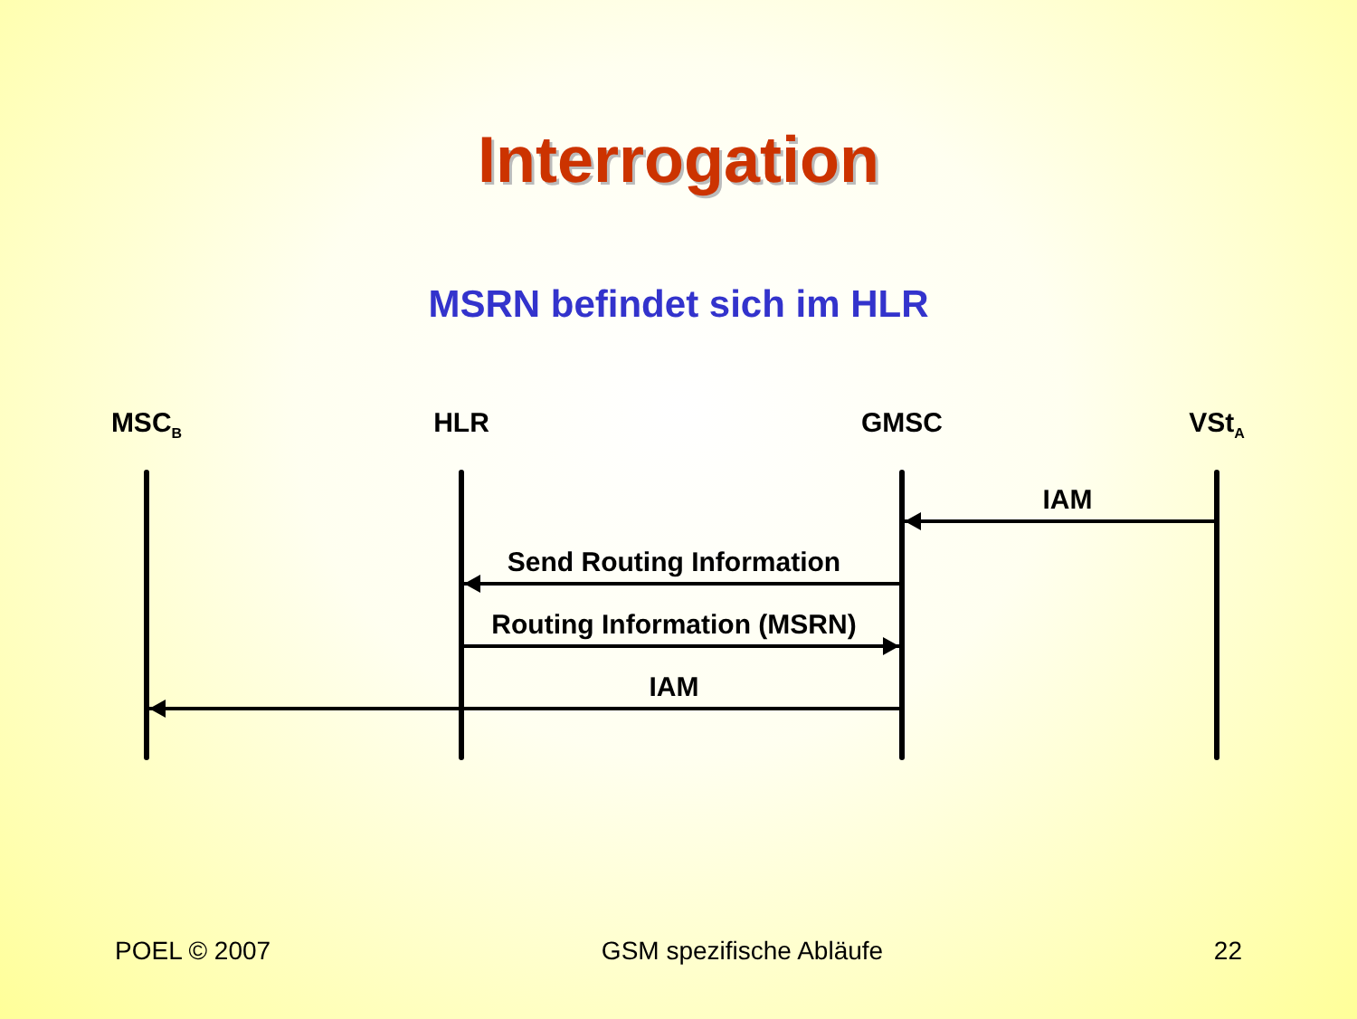Interrogation
MSRN befindet sich im HLR
MSC<sub>B</sub> HLR GMSC VSt<sub>A</sub>
IAM
Send Routing Information
Routing Information (MSRN)
IAM
POEL © 2007 GSM spezifische Abläufe 22